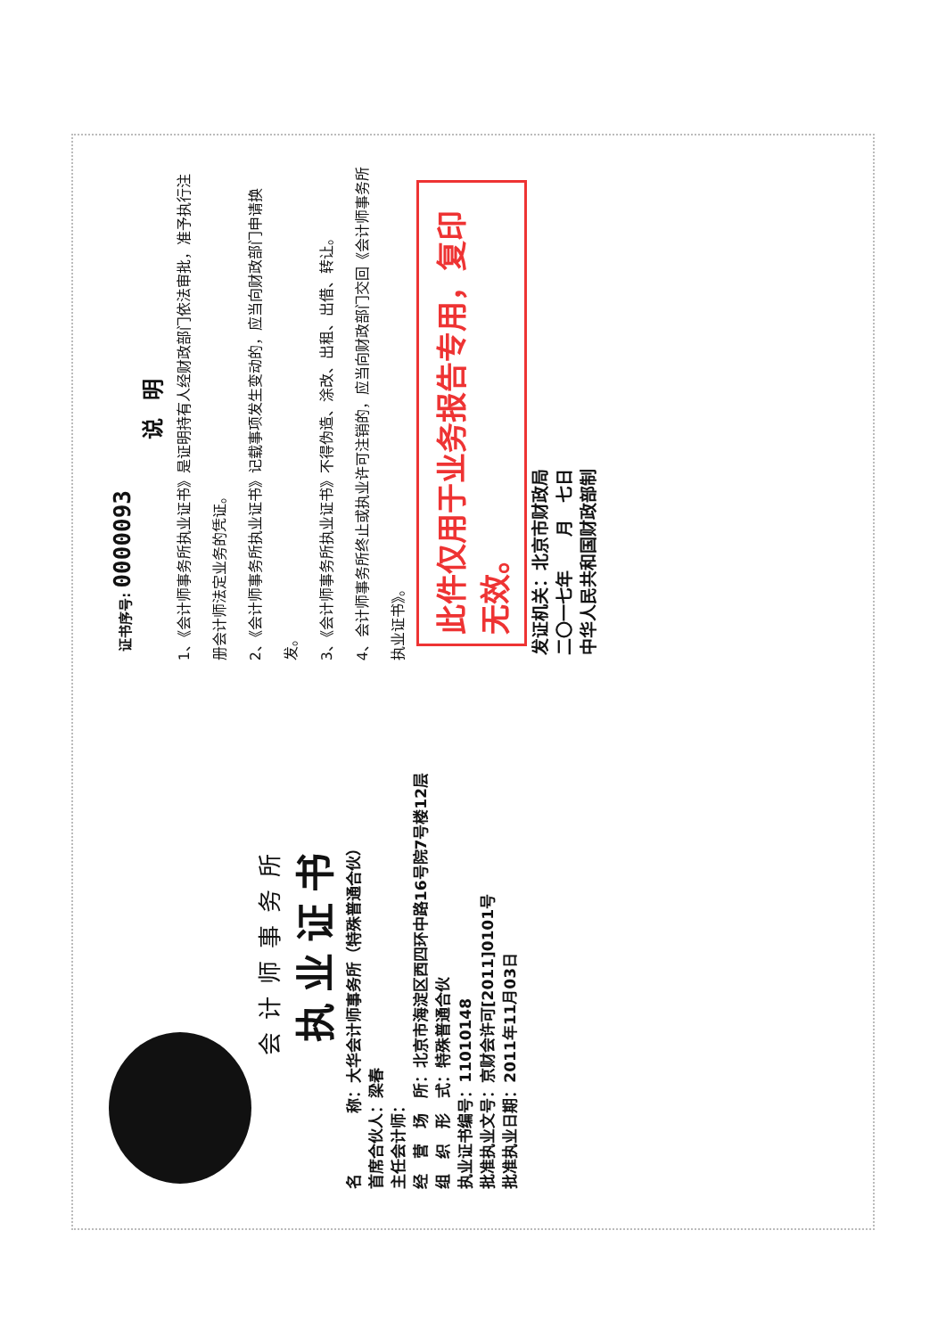会计师事务所
执业证书
名　　　　称：大华会计师事务所（特殊普通合伙）
首席合伙人：梁春
主任会计师：
经　营　场　所：北京市海淀区西四环中路16号院7号楼12层
组　织　形　式：特殊普通合伙
执业证书编号：11010148
批准执业文号：京财会许可[2011]0101号
批准执业日期：2011年11月03日
证书序号: 0000093
说明
1、《会计师事务所执业证书》是证明持有人经财政部门依法审批，准予执行注册会计师法定业务的凭证。
2、《会计师事务所执业证书》记载事项发生变动的，应当向财政部门申请换发。
3、《会计师事务所执业证书》不得伪造、涂改、出租、出借、转让。
4、会计师事务所终止或执业许可注销的，应当向财政部门交回《会计师事务所执业证书》。
此件仅用于业务报告专用，复印无效。
发证机关：北京市财政局
二〇一七年　　月　七日
中华人民共和国财政部制